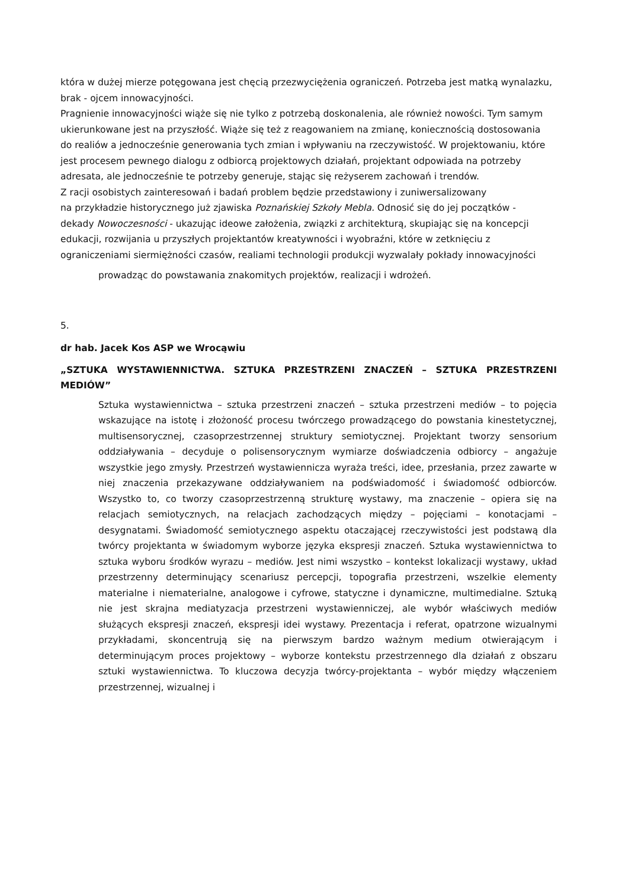która w dużej mierze potęgowana jest chęcią przezwyciężenia ograniczeń. Potrzeba jest matką wynalazku, brak - ojcem innowacyjności.
Pragnienie innowacyjności wiąże się nie tylko z potrzebą doskonalenia, ale również nowości. Tym samym
ukierunkowane jest na przyszłość. Wiąże się też z reagowaniem na zmianę, koniecznością dostosowania
do realiów a jednocześnie generowania tych zmian i wpływaniu na rzeczywistość. W projektowaniu, które
jest procesem pewnego dialogu z odbiorcą projektowych działań, projektant odpowiada na potrzeby
adresata, ale jednocześnie te potrzeby generuje, stając się reżyserem zachowań i trendów.
Z racji osobistych zainteresowań i badań problem będzie przedstawiony i zuniwersalizowany
na przykładzie historycznego już zjawiska Poznańskiej Szkoły Mebla. Odnosić się do jej początków -
dekady Nowoczesności - ukazując ideowe założenia, związki z architekturą, skupiając się na koncepcji
edukacji, rozwijania u przyszłych projektantów kreatywności i wyobraźni, które w zetknięciu z ograniczeniami siermiężności czasów, realiami technologii produkcji wyzwalały pokłady innowacyjności
prowadząc do powstawania znakomitych projektów, realizacji i wdrożeń.
5.
dr hab. Jacek Kos ASP we Wrocąwiu
„SZTUKA WYSTAWIENNICTWA. SZTUKA PRZESTRZENI ZNACZEŃ – SZTUKA PRZESTRZENI MEDIÓW”
Sztuka wystawiennictwa – sztuka przestrzeni znaczeń – sztuka przestrzeni mediów – to pojęcia wskazujące na istotę i złożoność procesu twórczego prowadzącego do powstania kinestetycznej, multisensorycznej, czasoprzestrzennej struktury semiotycznej. Projektant tworzy sensorium oddziaływania – decyduje o polisensorycznym wymiarze doświadczenia odbiorcy – angażuje wszystkie jego zmysły. Przestrzeń wystawiennicza wyraża treści, idee, przesłania, przez zawarte w niej znaczenia przekazywane oddziaływaniem na podświadomość i świadomość odbiorców. Wszystko to, co tworzy czasoprzestrzenną strukturę wystawy, ma znaczenie – opiera się na relacjach semiotycznych, na relacjach zachodzących między – pojęciami – konotacjami – desygnatami. Świadomość semiotycznego aspektu otaczającej rzeczywistości jest podstawą dla twórcy projektanta w świadomym wyborze języka ekspresji znaczeń. Sztuka wystawiennictwa to sztuka wyboru środków wyrazu – mediów. Jest nimi wszystko – kontekst lokalizacji wystawy, układ przestrzenny determinujący scenariusz percepcji, topografia przestrzeni, wszelkie elementy materialne i niematerialne, analogowe i cyfrowe, statyczne i dynamiczne, multimedialne. Sztuką nie jest skrajna mediatyzacja przestrzeni wystawienniczej, ale wybór właściwych mediów służących ekspresji znaczeń, ekspresji idei wystawy. Prezentacja i referat, opatrzone wizualnymi przykładami, skoncentrują się na pierwszym bardzo ważnym medium otwierającym i determinującym proces projektowy – wyborze kontekstu przestrzennego dla działań z obszaru sztuki wystawiennictwa. To kluczowa decyzja twórcy-projektanta – wybór między włączeniem przestrzennej, wizualnej i